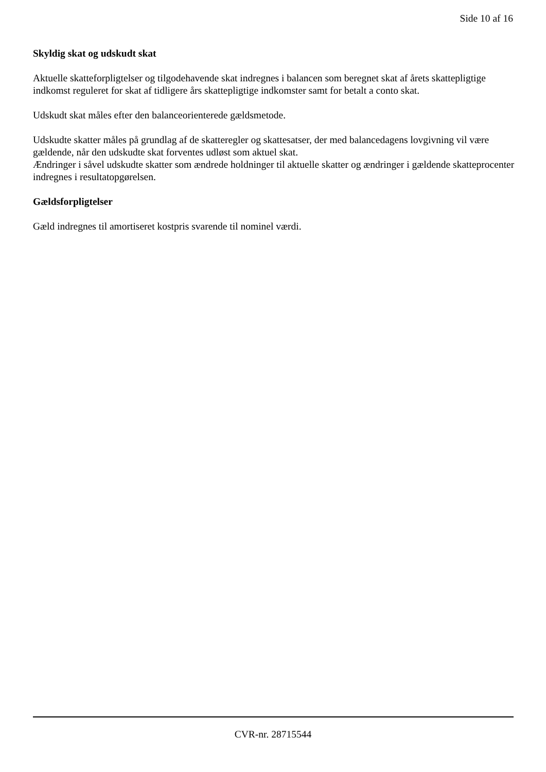Side 10 af 16
Skyldig skat og udskudt skat
Aktuelle skatteforpligtelser og tilgodehavende skat indregnes i balancen som beregnet skat af årets skattepligtige indkomst reguleret for skat af tidligere års skattepligtige indkomster samt for betalt a conto skat.
Udskudt skat måles efter den balanceorienterede gældsmetode.
Udskudte skatter måles på grundlag af de skatteregler og skattesatser, der med balancedagens lovgivning vil være gældende, når den udskudte skat forventes udløst som aktuel skat.
Ændringer i såvel udskudte skatter som ændrede holdninger til aktuelle skatter og ændringer i gældende skatteprocenter indregnes i resultatopgørelsen.
Gældsforpligtelser
Gæld indregnes til amortiseret kostpris svarende til nominel værdi.
CVR-nr. 28715544